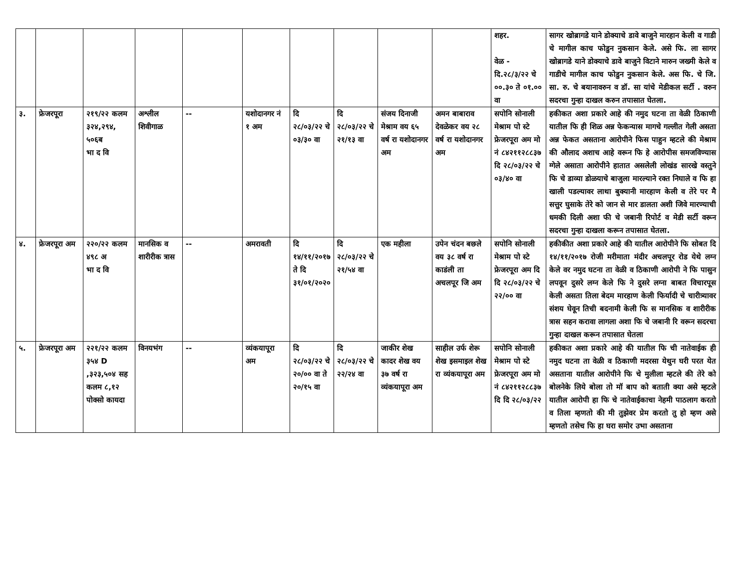| | | | | | | | | | | शहर. वेळ - दि.२८/३/२२ चे ००.३० ते ०१.०० वा | सागर खोब्रागडे याने डोक्याचे डावे बाजुने मारहान केली व गाडी चे मागील काच फोडुन नुकसान केले. असे फि. ला सागर खोब्रागडे याने डोक्याचे डावे बाजुने विटाने मारुन जख्मी केले व गाडीचे मागील काच फोडुन नुकसान केले. अस फि. चे जि. सा. रु. चे बयानावरुन व डॉ. सा यांचे मेडीकल सर्टी . वरुन सदरचा गुन्हा दाखल करुन तपासात घेतला. |
| ३. | फ्रेजरपूरा | २१९/२२ कलम ३२४,२९४, ५०६ब भा द वि | अश्लील शिवीगाळ | -- | यशोदानगर नं १ अम | दि २८/०३/२२ चे ०३/३० वा | दि २८/०३/२२ चे २१/१३ वा | संजय दिनाजी मेश्राम वय ६५ वर्ष रा यशोदानगर अम | अमन बाबाराव देवळेकर वय २८ वर्ष रा यशोदानगर अम | सपोनि सोनाली मेश्राम पो स्टे फ्रेजरपूरा अम मो नं ८४२११२८८३७ दि २८/०३/२२ चे ०३/४० वा | हकीकत अशा प्रकारे आहे की नमुद घटना ता वेळी ठिकाणी यातील फि ही शिळ अन्न फेकन्यास मागचे गल्लीत गेली असता अन्न फेकत असताना आरोपीने फिस पाहुन म्हटले की मेश्राम की औलाद अशाच आहे वरून फि हे आरोपीस समजविण्यास ग्गेले असाता आरोपीने हातात असलेली लोखंड सारखे वस्तुने फि चे डाव्या डोळयाचे बाजुला मारल्याने रक्त निघाले व फि हा खाली पडल्यावर लाथा बुक्यानी मारहाण केली व तेरे पर मै सत्तुर घुसाके तेरे को जान से मार डालता अशी जिवे मारण्याची धमकी दिली अशा फी चे जबानी रिपोर्ट व मेडी सर्टी वरून सदरचा गुन्हा दाखला करून तपासात घेतला. |
| ४. | फ्रेजरपूरा अम | २२०/२२ कलम ४९८ अ भा द वि | मानसिक व शारीरीक त्रास | -- | अमरावती | दि १४/११/२०१७ ते दि ३१/०१/२०२० | दि २८/०३/२२ चे २१/५४ वा | एक महीला | उपेन चंदन बछले वय ३८ वर्ष रा काडंली ता अचलपूर जि अम | सपोनि सोनाली मेश्राम पो स्टे फ्रेजरपूरा अम दि दि २८/०३/२२ चे २२/०० वा | हकीकीत अशा प्रकारे आहे की यातील आरोपीने फि सोबत दि १४/११/२०१७ रोजी मरीमाता मंदीर अचलपूर रोड येथे लग्न केले वर नमुद घटना ता वेळी व ठिकाणी आरोपी ने फि पासुन लपवून दुसरे लग्न केले फि ने दुसरे लग्ना बाबत विचारपूस केली असता तिला बेदम मारहाण केली फिर्यादी चे चारीत्र्यावर संशय घेवून तिची बदनामी केली फि स मानसिक व शारीरीक त्रास सहन करावा लागला अशा फि चे जबानी रि वरून सदरचा गुन्हा दाखल करून तपासात घेतला |
| ५. | फ्रेजरपूरा अम | २२१/२२ कलम ३५४ D ,३२३,५०४ सह कलम ८,१२ पोक्सो कायदा | विनयभंग | -- | व्यंकयापूरा अम | दि २८/०३/२२ चे २०/०० वा ते २०/१५ वा | दि २८/०३/२२ चे २२/२४ वा | जाकीर शेख कादर शेख वय ३७ वर्ष रा व्यंकयापूरा अम | साहील उर्फ शेरू शेख इसमाइल शेख रा व्यंकयापूरा अम | सपोनि सोनाली मेश्राम पो स्टे फ्रेजरपूरा अम मो नं ८४२११२८८३७ दि दि २८/०३/२२ | हकीकत अशा प्रकारे आहे की यातील फि ची नातेवाईक ही नमुद घटना ता वेळी व ठिकाणी मदरसा येथुन घरी परत येत असताना यातील आरोपीने फि चे मुलीला म्हटले की तेरे को बोलनेके लिये बोला तो मॉ बाप को बताती क्या असे म्हटले यातील आरोपी हा फि चे नातेवाईकाचा नेहमी पाठलाग करतो व तिला म्हणतो की मी तुझेवर प्रेम करतो तु हो म्हण असे म्हणतो तसेच फि हा घरा समोर उभा असताना |